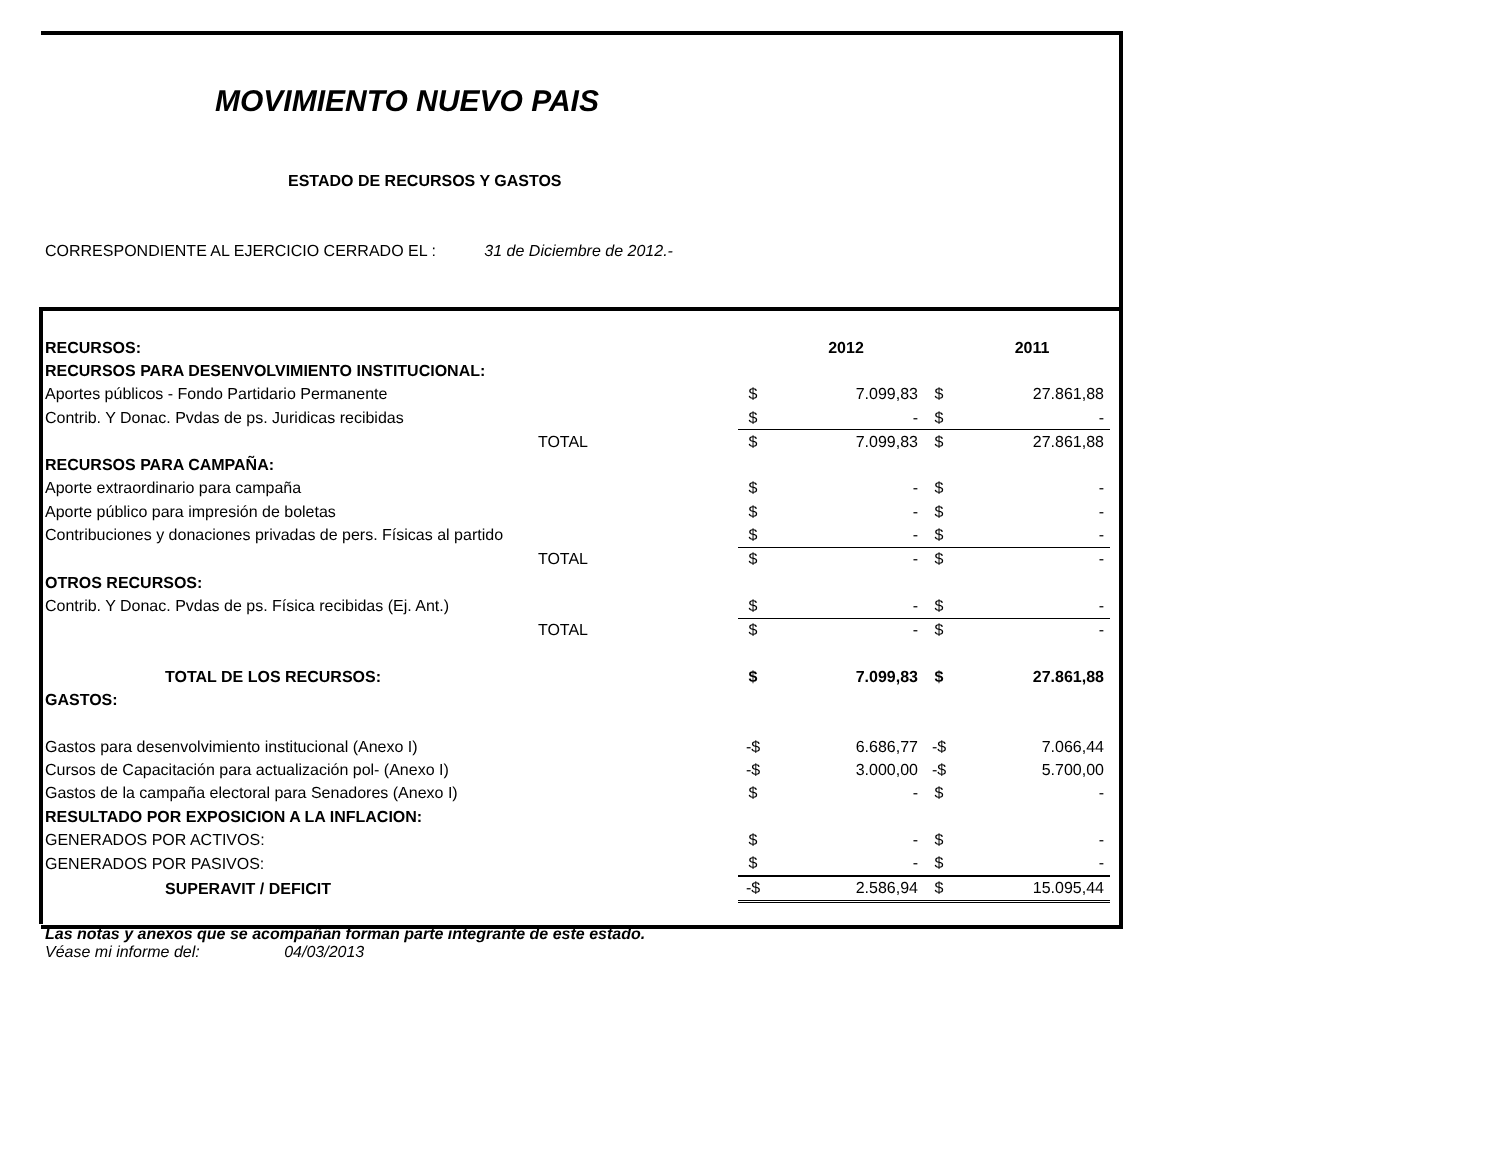MOVIMIENTO NUEVO PAIS
ESTADO DE RECURSOS Y GASTOS
CORRESPONDIENTE AL EJERCICIO CERRADO EL : 31 de Diciembre de 2012.-
| RECURSOS: | | | 2012 | | 2011 |
| --- | --- | --- | --- | --- | --- |
| RECURSOS PARA DESENVOLVIMIENTO INSTITUCIONAL: | | | | | |
| Aportes públicos - Fondo Partidario Permanente | | $ | 7.099,83 | $ | 27.861,88 |
| Contrib. Y Donac. Pvdas de ps. Juridicas recibidas | | $ | - | $ | - |
| TOTAL | | $ | 7.099,83 | $ | 27.861,88 |
| RECURSOS PARA CAMPAÑA: | | | | | |
| Aporte extraordinario para campaña | | $ | - | $ | - |
| Aporte público para impresión de boletas | | $ | - | $ | - |
| Contribuciones y donaciones privadas de pers. Físicas al partido | | $ | - | $ | - |
| TOTAL | | $ | - | $ | - |
| OTROS RECURSOS: | | | | | |
| Contrib. Y Donac. Pvdas de ps. Física recibidas (Ej. Ant.) | | $ | - | $ | - |
| TOTAL | | $ | - | $ | - |
| TOTAL DE LOS RECURSOS: | | $ | 7.099,83 | $ | 27.861,88 |
| GASTOS: | | | | | |
| Gastos para desenvolvimiento institucional (Anexo I) | | -$ | 6.686,77 | -$ | 7.066,44 |
| Cursos de Capacitación para actualización pol- (Anexo I) | | -$ | 3.000,00 | -$ | 5.700,00 |
| Gastos de la campaña electoral para Senadores (Anexo I) | | $ | - | $ | - |
| RESULTADO POR EXPOSICION A LA INFLACION: | | | | | |
| GENERADOS POR ACTIVOS: | | $ | - | $ | - |
| GENERADOS POR PASIVOS: | | $ | - | $ | - |
| SUPERAVIT / DEFICIT | | -$ | 2.586,94 | $ | 15.095,44 |
Las notas y anexos que se acompañan forman parte integrante de este estado.
Véase mi informe del: 04/03/2013